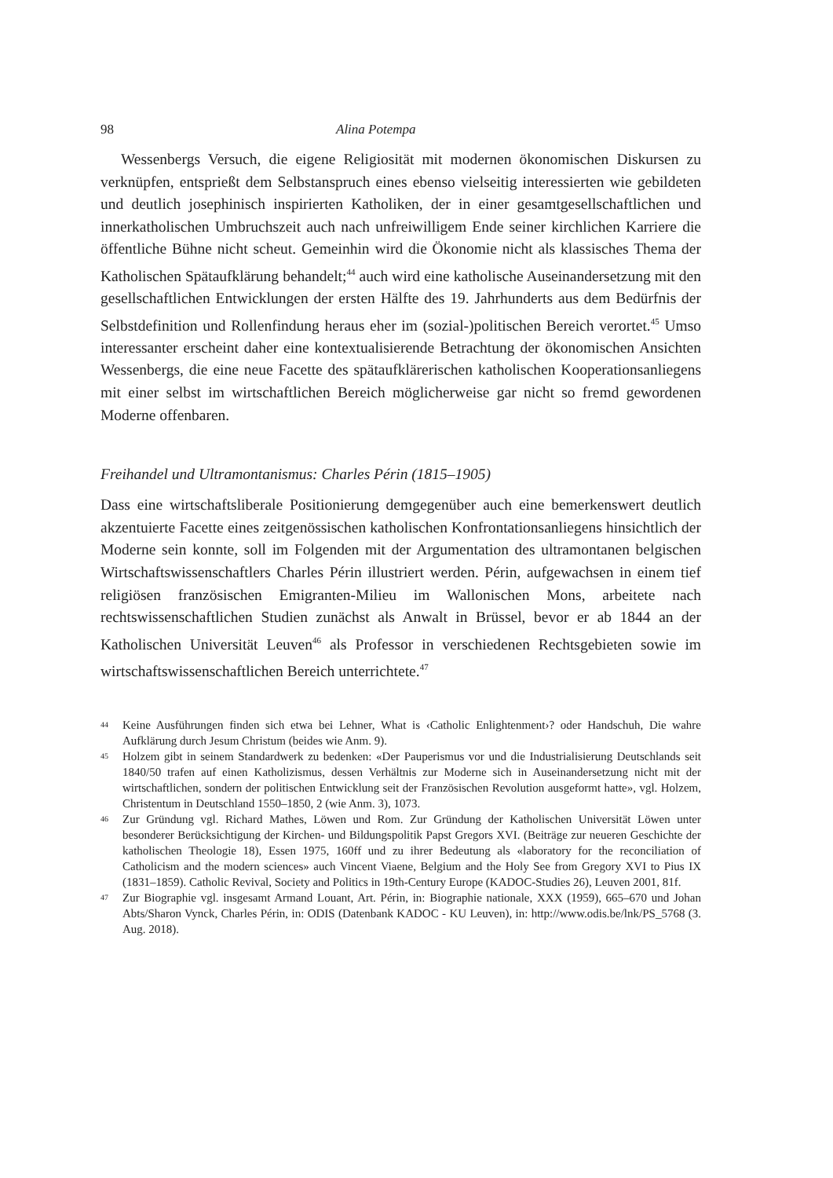98 Alina Potempa
Wessenbergs Versuch, die eigene Religiosität mit modernen ökonomischen Diskursen zu verknüpfen, entsprießt dem Selbstanspruch eines ebenso vielseitig interessierten wie gebildeten und deutlich josephinisch inspirierten Katholiken, der in einer gesamtgesellschaftlichen und innerkatholischen Umbruchszeit auch nach unfreiwilligem Ende seiner kirchlichen Karriere die öffentliche Bühne nicht scheut. Gemeinhin wird die Ökonomie nicht als klassisches Thema der Katholischen Spätaufklärung behandelt;<sup>44</sup> auch wird eine katholische Auseinandersetzung mit den gesellschaftlichen Entwicklungen der ersten Hälfte des 19. Jahrhunderts aus dem Bedürfnis der Selbstdefinition und Rollenfindung heraus eher im (sozial-)politischen Bereich verortet.<sup>45</sup> Umso interessanter erscheint daher eine kontextualisierende Betrachtung der ökonomischen Ansichten Wessenbergs, die eine neue Facette des spätaufklärerischen katholischen Kooperationsanliegens mit einer selbst im wirtschaftlichen Bereich möglicherweise gar nicht so fremd gewordenen Moderne offenbaren.
Freihandel und Ultramontanismus: Charles Périn (1815–1905)
Dass eine wirtschaftsliberale Positionierung demgegenüber auch eine bemerkenswert deutlich akzentuierte Facette eines zeitgenössischen katholischen Konfrontationsanliegens hinsichtlich der Moderne sein konnte, soll im Folgenden mit der Argumentation des ultramontanen belgischen Wirtschaftswissenschaftlers Charles Périn illustriert werden. Périn, aufgewachsen in einem tief religiösen französischen Emigranten-Milieu im Wallonischen Mons, arbeitete nach rechtswissenschaftlichen Studien zunächst als Anwalt in Brüssel, bevor er ab 1844 an der Katholischen Universität Leuven<sup>46</sup> als Professor in verschiedenen Rechtsgebieten sowie im wirtschaftswissenschaftlichen Bereich unterrichtete.<sup>47</sup>
44 Keine Ausführungen finden sich etwa bei Lehner, What is ‹Catholic Enlightenment›? oder Handschuh, Die wahre Aufklärung durch Jesum Christum (beides wie Anm. 9).
45 Holzem gibt in seinem Standardwerk zu bedenken: «Der Pauperismus vor und die Industrialisierung Deutschlands seit 1840/50 trafen auf einen Katholizismus, dessen Verhältnis zur Moderne sich in Auseinandersetzung nicht mit der wirtschaftlichen, sondern der politischen Entwicklung seit der Französischen Revolution ausgeformt hatte», vgl. Holzem, Christentum in Deutschland 1550–1850, 2 (wie Anm. 3), 1073.
46 Zur Gründung vgl. Richard Mathes, Löwen und Rom. Zur Gründung der Katholischen Universität Löwen unter besonderer Berücksichtigung der Kirchen- und Bildungspolitik Papst Gregors XVI. (Beiträge zur neueren Geschichte der katholischen Theologie 18), Essen 1975, 160ff und zu ihrer Bedeutung als «laboratory for the reconciliation of Catholicism and the modern sciences» auch Vincent Viaene, Belgium and the Holy See from Gregory XVI to Pius IX (1831–1859). Catholic Revival, Society and Politics in 19th-Century Europe (KADOC-Studies 26), Leuven 2001, 81f.
47 Zur Biographie vgl. insgesamt Armand Louant, Art. Périn, in: Biographie nationale, XXX (1959), 665–670 und Johan Abts/Sharon Vynck, Charles Périn, in: ODIS (Datenbank KADOC - KU Leuven), in: http://www.odis.be/lnk/PS_5768 (3. Aug. 2018).